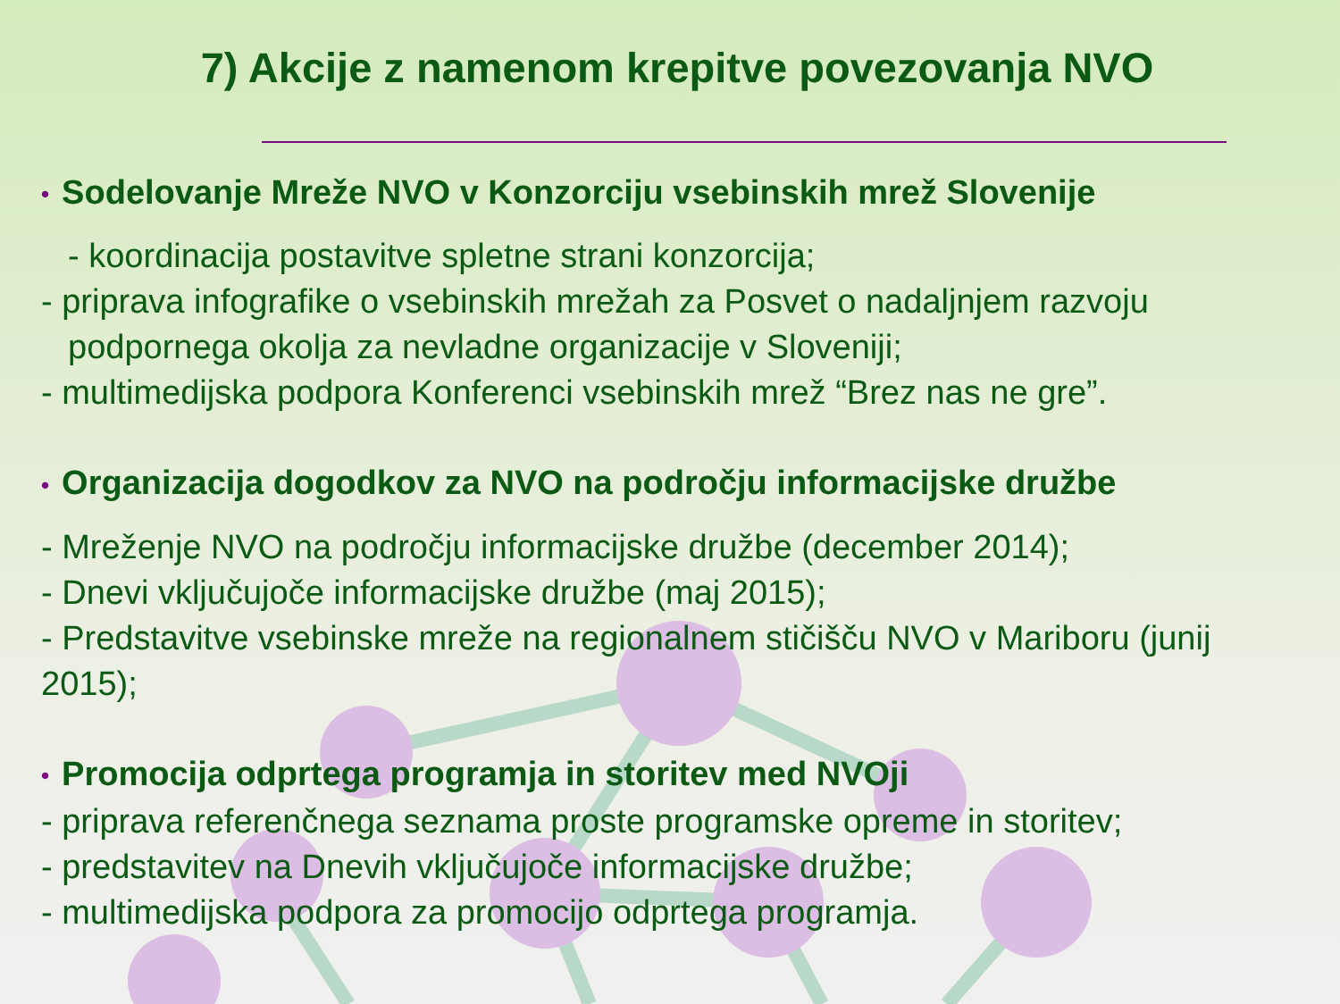7) Akcije z namenom krepitve povezovanja NVO
• Sodelovanje Mreže NVO v Konzorciju vsebinskih mrež Slovenije
- koordinacija postavitve spletne strani konzorcija;
- priprava infografike o vsebinskih mrežah za Posvet o nadaljnjem razvoju
podpornega okolja za nevladne organizacije v Sloveniji;
- multimedijska podpora Konferenci vsebinskih mrež “Brez nas ne gre”.
• Organizacija dogodkov za NVO na področju informacijske družbe
- Mreženje NVO na področju informacijske družbe (december 2014);
- Dnevi vključujoče informacijske družbe (maj 2015);
- Predstavitve vsebinske mreže na regionalnem stičišču NVO v Mariboru (junij 2015);
• Promocija odprtega programja in storitev med NVOji
- priprava referenčnega seznama proste programske opreme in storitev;
- predstavitev na Dnevih vključujoče informacijske družbe;
- multimedijska podpora za promocijo odprtega programja.